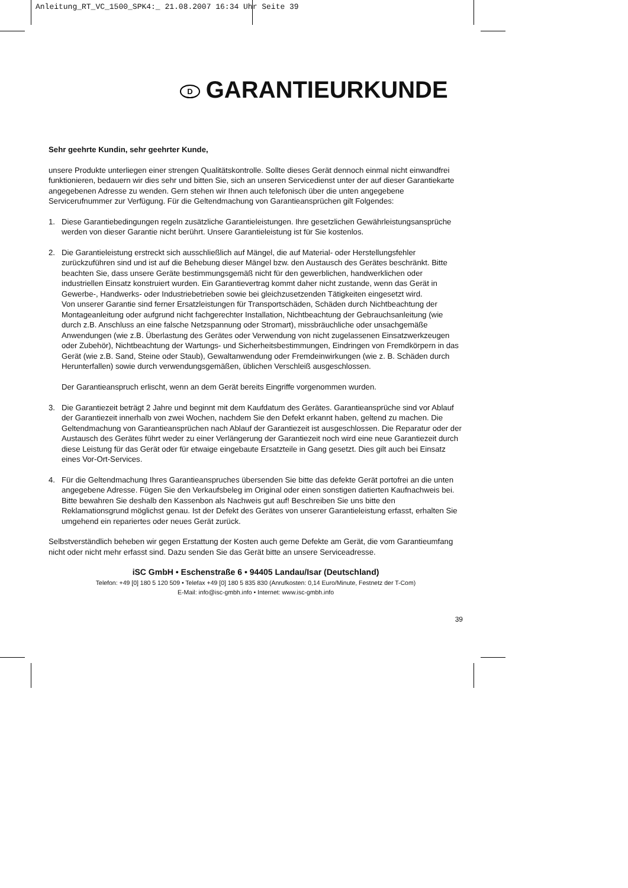Anleitung_RT_VC_1500_SPK4:_ 21.08.2007 16:34 Uhr Seite 39
D GARANTIEURKUNDE
Sehr geehrte Kundin, sehr geehrter Kunde,
unsere Produkte unterliegen einer strengen Qualitätskontrolle. Sollte dieses Gerät dennoch einmal nicht einwandfrei funktionieren, bedauern wir dies sehr und bitten Sie, sich an unseren Servicedienst unter der auf dieser Garantiekarte angegebenen Adresse zu wenden. Gern stehen wir Ihnen auch telefonisch über die unten angegebene Servicerufnummer zur Verfügung. Für die Geltendmachung von Garantieansprüchen gilt Folgendes:
1. Diese Garantiebedingungen regeln zusätzliche Garantieleistungen. Ihre gesetzlichen Gewährleistungsansprüche werden von dieser Garantie nicht berührt. Unsere Garantieleistung ist für Sie kostenlos.
2. Die Garantieleistung erstreckt sich ausschließlich auf Mängel, die auf Material- oder Herstellungsfehler zurückzuführen sind und ist auf die Behebung dieser Mängel bzw. den Austausch des Gerätes beschränkt. Bitte beachten Sie, dass unsere Geräte bestimmungsgemäß nicht für den gewerblichen, handwerklichen oder industriellen Einsatz konstruiert wurden. Ein Garantievertrag kommt daher nicht zustande, wenn das Gerät in Gewerbe-, Handwerks- oder Industriebetrieben sowie bei gleichzusetzenden Tätigkeiten eingesetzt wird.
Von unserer Garantie sind ferner Ersatzleistungen für Transportschäden, Schäden durch Nichtbeachtung der Montageanleitung oder aufgrund nicht fachgerechter Installation, Nichtbeachtung der Gebrauchsanleitung (wie durch z.B. Anschluss an eine falsche Netzspannung oder Stromart), missbräuchliche oder unsachgemäße Anwendungen (wie z.B. Überlastung des Gerätes oder Verwendung von nicht zugelassenen Einsatzwerkzeugen oder Zubehör), Nichtbeachtung der Wartungs- und Sicherheitsbestimmungen, Eindringen von Fremdkörpern in das Gerät (wie z.B. Sand, Steine oder Staub), Gewaltanwendung oder Fremdeinwirkungen (wie z. B. Schäden durch Herunterfallen) sowie durch verwendungsgemäßen, üblichen Verschleiß ausgeschlossen.
Der Garantieanspruch erlischt, wenn an dem Gerät bereits Eingriffe vorgenommen wurden.
3. Die Garantiezeit beträgt 2 Jahre und beginnt mit dem Kaufdatum des Gerätes. Garantieansprüche sind vor Ablauf der Garantiezeit innerhalb von zwei Wochen, nachdem Sie den Defekt erkannt haben, geltend zu machen. Die Geltendmachung von Garantieansprüchen nach Ablauf der Garantiezeit ist ausgeschlossen. Die Reparatur oder der Austausch des Gerätes führt weder zu einer Verlängerung der Garantiezeit noch wird eine neue Garantiezeit durch diese Leistung für das Gerät oder für etwaige eingebaute Ersatzteile in Gang gesetzt. Dies gilt auch bei Einsatz eines Vor-Ort-Services.
4. Für die Geltendmachung Ihres Garantieanspruches übersenden Sie bitte das defekte Gerät portofrei an die unten angegebene Adresse. Fügen Sie den Verkaufsbeleg im Original oder einen sonstigen datierten Kaufnachweis bei. Bitte bewahren Sie deshalb den Kassenbon als Nachweis gut auf! Beschreiben Sie uns bitte den Reklamationsgrund möglichst genau. Ist der Defekt des Gerätes von unserer Garantieleistung erfasst, erhalten Sie umgehend ein repariertes oder neues Gerät zurück.
Selbstverständlich beheben wir gegen Erstattung der Kosten auch gerne Defekte am Gerät, die vom Garantieumfang nicht oder nicht mehr erfasst sind. Dazu senden Sie das Gerät bitte an unsere Serviceadresse.
iSC GmbH • Eschenstraße 6 • 94405 Landau/Isar (Deutschland)
Telefon: +49 [0] 180 5 120 509 • Telefax +49 [0] 180 5 835 830 (Anrufkosten: 0,14 Euro/Minute, Festnetz der T-Com)
E-Mail: info@isc-gmbh.info • Internet: www.isc-gmbh.info
39